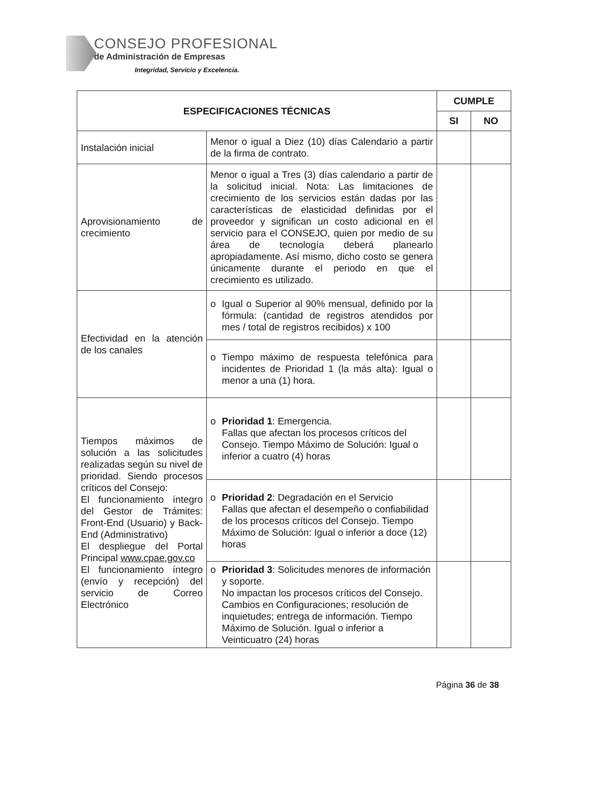CONSEJO PROFESIONAL
de Administración de Empresas
Integridad, Servicio y Excelencia.
| ESPECIFICACIONES TÉCNICAS | | CUMPLE | |
| --- | --- | --- | --- |
| | | SI | NO |
| Instalación inicial | Menor o igual a Diez (10) días Calendario a partir de la firma de contrato. | | |
| Aprovisionamiento de crecimiento | Menor o igual a Tres (3) días calendario a partir de la solicitud inicial. Nota: Las limitaciones de crecimiento de los servicios están dadas por las características de elasticidad definidas por el proveedor y significan un costo adicional en el servicio para el CONSEJO, quien por medio de su área de tecnología deberá planearlo apropiadamente. Así mismo, dicho costo se genera únicamente durante el periodo en que el crecimiento es utilizado. | | |
| Efectividad en la atención de los canales | o Igual o Superior al 90% mensual, definido por la fórmula: (cantidad de registros atendidos por mes / total de registros recibidos) x 100 | | |
| | o Tiempo máximo de respuesta telefónica para incidentes de Prioridad 1 (la más alta): Igual o menor a una (1) hora. | | |
| Tiempos máximos de solución a las solicitudes realizadas según su nivel de prioridad. Siendo procesos críticos del Consejo: El funcionamiento íntegro del Gestor de Trámites: Front-End (Usuario) y Back-End (Administrativo) El despliegue del Portal Principal www.cpae.gov.co El funcionamiento íntegro (envío y recepción) del servicio de Correo Electrónico | o Prioridad 1 : Emergencia. Fallas que afectan los procesos críticos del Consejo. Tiempo Máximo de Solución: Igual o inferior a cuatro (4) horas | | |
| | o Prioridad 2 : Degradación en el Servicio Fallas que afectan el desempeño o confiabilidad de los procesos críticos del Consejo. Tiempo Máximo de Solución: Igual o inferior a doce (12) horas | | |
| | o Prioridad 3 : Solicitudes menores de información y soporte. No impactan los procesos críticos del Consejo. Cambios en Configuraciones; resolución de inquietudes; entrega de información. Tiempo Máximo de Solución. Igual o inferior a Veinticuatro (24) horas | | |
Página 36 de 38